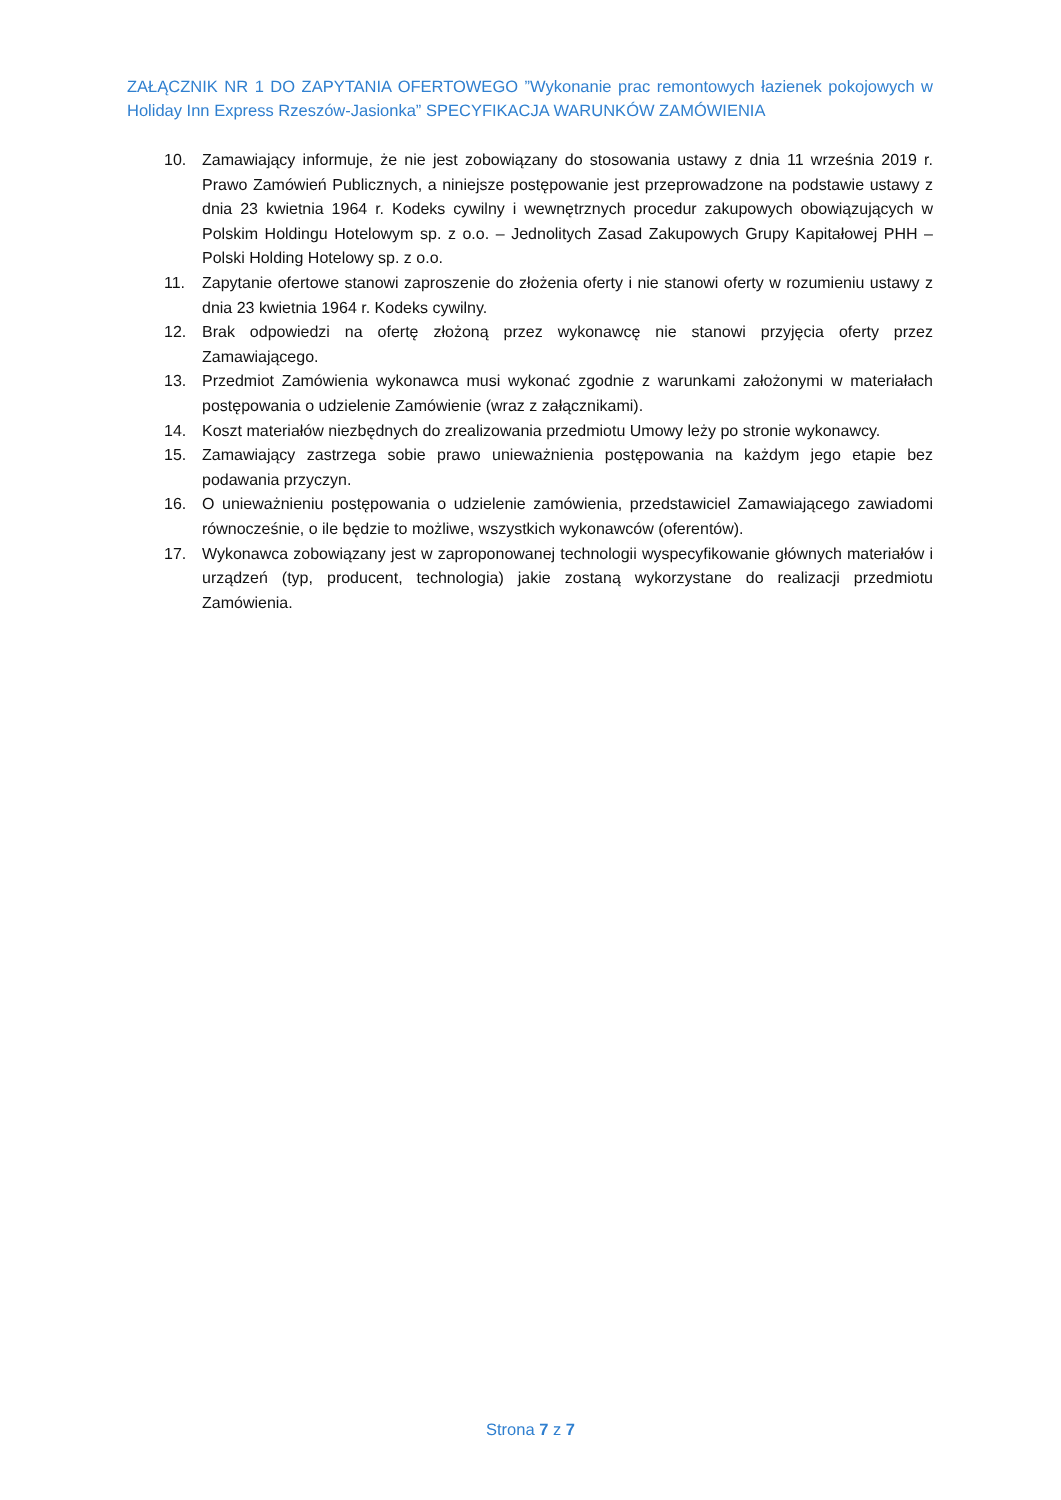ZAŁĄCZNIK NR 1 DO ZAPYTANIA OFERTOWEGO ”Wykonanie prac remontowych łazienek pokojowych w Holiday Inn Express Rzeszów-Jasionka” SPECYFIKACJA WARUNKÓW ZAMÓWIENIA
10. Zamawiający informuje, że nie jest zobowiązany do stosowania ustawy z dnia 11 września 2019 r. Prawo Zamówień Publicznych, a niniejsze postępowanie jest przeprowadzone na podstawie ustawy z dnia 23 kwietnia 1964 r. Kodeks cywilny i wewnętrznych procedur zakupowych obowiązujących w Polskim Holdingu Hotelowym sp. z o.o. – Jednolitych Zasad Zakupowych Grupy Kapitałowej PHH – Polski Holding Hotelowy sp. z o.o.
11. Zapytanie ofertowe stanowi zaproszenie do złożenia oferty i nie stanowi oferty w rozumieniu ustawy z dnia 23 kwietnia 1964 r. Kodeks cywilny.
12. Brak odpowiedzi na ofertę złożoną przez wykonawcę nie stanowi przyjęcia oferty przez Zamawiającego.
13. Przedmiot Zamówienia wykonawca musi wykonać zgodnie z warunkami założonymi w materiałach postępowania o udzielenie Zamówienie (wraz z załącznikami).
14. Koszt materiałów niezbędnych do zrealizowania przedmiotu Umowy leży po stronie wykonawcy.
15. Zamawiający zastrzega sobie prawo unieważnienia postępowania na każdym jego etapie bez podawania przyczyn.
16. O unieważnieniu postępowania o udzielenie zamówienia, przedstawiciel Zamawiającego zawiadomi równocześnie, o ile będzie to możliwe, wszystkich wykonawców (oferentów).
17. Wykonawca zobowiązany jest w zaproponowanej technologii wyspecyfikowanie głównych materiałów i urządzeń (typ, producent, technologia) jakie zostaną wykorzystane do realizacji przedmiotu Zamówienia.
Strona 7 z 7